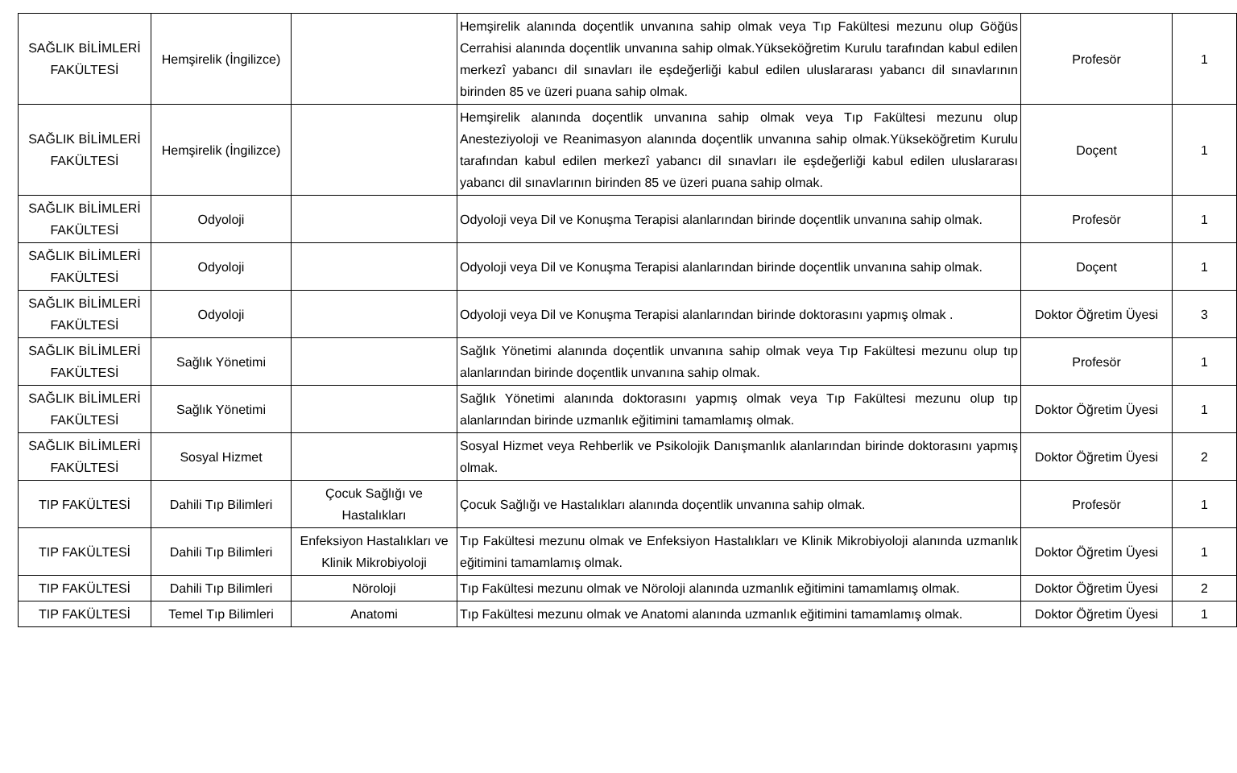| SAĞLIK BİLİMLERİ FAKÜLTESİ | Hemşirelik (İngilizce) | | Hemşirelik alanında doçentlik unvanına sahip olmak veya Tıp Fakültesi mezunu olup Göğüs Cerrahisi alanında doçentlik unvanına sahip olmak.Yükseköğretim Kurulu tarafından kabul edilen merkezî yabancı dil sınavları ile eşdeğerliği kabul edilen uluslararası yabancı dil sınavlarının birinden 85 ve üzeri puana sahip olmak. | Profesör | 1 |
| SAĞLIK BİLİMLERİ FAKÜLTESİ | Hemşirelik (İngilizce) | | Hemşirelik alanında doçentlik unvanına sahip olmak veya Tıp Fakültesi mezunu olup Anesteziyoloji ve Reanimasyon alanında doçentlik unvanına sahip olmak.Yükseköğretim Kurulu tarafından kabul edilen merkezî yabancı dil sınavları ile eşdeğerliği kabul edilen uluslararası yabancı dil sınavlarının birinden 85 ve üzeri puana sahip olmak. | Doçent | 1 |
| SAĞLIK BİLİMLERİ FAKÜLTESİ | Odyoloji | | Odyoloji veya Dil ve Konuşma Terapisi alanlarından birinde doçentlik unvanına sahip olmak. | Profesör | 1 |
| SAĞLIK BİLİMLERİ FAKÜLTESİ | Odyoloji | | Odyoloji veya Dil ve Konuşma Terapisi alanlarından birinde doçentlik unvanına sahip olmak. | Doçent | 1 |
| SAĞLIK BİLİMLERİ FAKÜLTESİ | Odyoloji | | Odyoloji veya Dil ve Konuşma Terapisi alanlarından birinde doktorasını yapmış olmak . | Doktor Öğretim Üyesi | 3 |
| SAĞLIK BİLİMLERİ FAKÜLTESİ | Sağlık Yönetimi | | Sağlık Yönetimi alanında doçentlik unvanına sahip olmak veya Tıp Fakültesi mezunu olup tıp alanlarından birinde doçentlik unvanına sahip olmak. | Profesör | 1 |
| SAĞLIK BİLİMLERİ FAKÜLTESİ | Sağlık Yönetimi | | Sağlık Yönetimi alanında doktorasını yapmış olmak veya Tıp Fakültesi mezunu olup tıp alanlarından birinde uzmanlık eğitimini tamamlamış olmak. | Doktor Öğretim Üyesi | 1 |
| SAĞLIK BİLİMLERİ FAKÜLTESİ | Sosyal Hizmet | | Sosyal Hizmet veya Rehberlik ve Psikolojik Danışmanlık alanlarından birinde doktorasını yapmış olmak. | Doktor Öğretim Üyesi | 2 |
| TIP FAKÜLTESİ | Dahili Tıp Bilimleri | Çocuk Sağlığı ve Hastalıkları | Çocuk Sağlığı ve Hastalıkları alanında doçentlik unvanına sahip olmak. | Profesör | 1 |
| TIP FAKÜLTESİ | Dahili Tıp Bilimleri | Enfeksiyon Hastalıkları ve Klinik Mikrobiyoloji | Tıp Fakültesi mezunu olmak ve Enfeksiyon Hastalıkları ve Klinik Mikrobiyoloji alanında uzmanlık eğitimini tamamlamış olmak. | Doktor Öğretim Üyesi | 1 |
| TIP FAKÜLTESİ | Dahili Tıp Bilimleri | Nöroloji | Tıp Fakültesi mezunu olmak ve Nöroloji alanında uzmanlık eğitimini tamamlamış olmak. | Doktor Öğretim Üyesi | 2 |
| TIP FAKÜLTESİ | Temel Tıp Bilimleri | Anatomi | Tıp Fakültesi mezunu olmak ve Anatomi alanında uzmanlık eğitimini tamamlamış olmak. | Doktor Öğretim Üyesi | 1 |